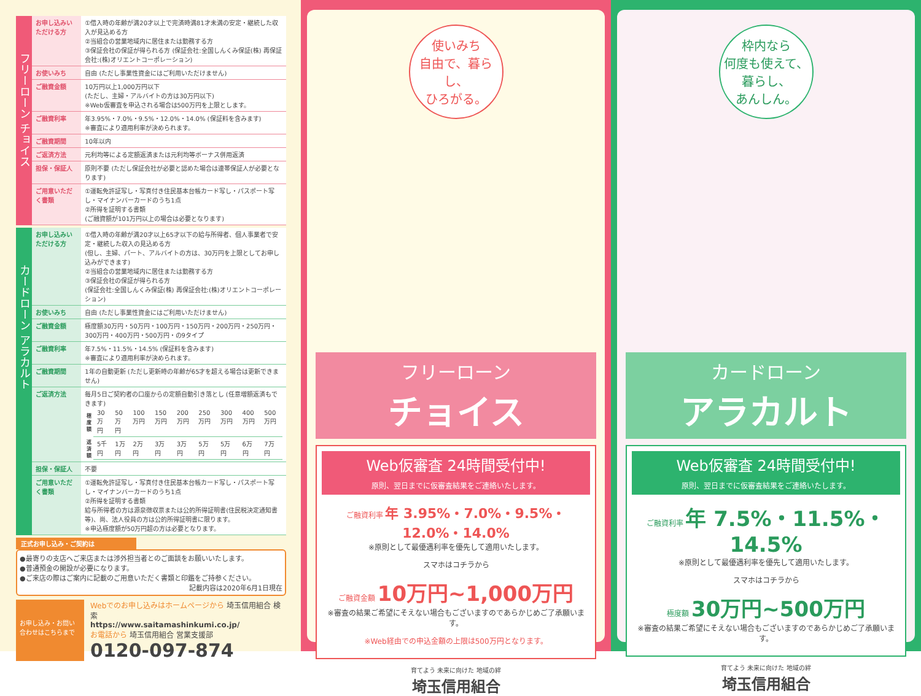フリーローン チョイス
| お申し込みいただける方 | ①借入時の年齢が満20才以上で完済時満81才未満の安定・継続した収入が見込める方 ②当組合の営業地域内に居住または勤務する方 ③保証会社の保証が得られる方 (保証会社:全国しんくみ保証(株) 再保証会社:(株)オリエントコーポレーション) |
| お使いみち | 自由 (ただし事業性資金にはご利用いただけません) |
| ご融資金額 | 10万円以上1,000万円以下 (ただし、主婦・アルバイトの方は30万円以下) ※Web仮審査を申込される場合は500万円を上限とします。 |
| ご融資利率 | 年3.95%・7.0%・9.5%・12.0%・14.0% (保証料を含みます) ※審査により適用利率が決められます。 |
| ご融資期間 | 10年以内 |
| ご返済方法 | 元利均等による定額返済または元利均等ボーナス併用返済 |
| 担保・保証人 | 原則不要 (ただし保証会社が必要と認めた場合は連帯保証人が必要となります) |
| ご用意いただく書類 | ①運転免許証写し・写真付き住民基本台帳カード写し・パスポート写し・マイナンバーカードのうち1点 ②所得を証明する書類 (ご融資額が101万円以上の場合は必要となります) |
カードローン アラカルト
| お申し込みいただける方 | ①借入時の年齢が満20才以上65才以下の給与所得者、個人事業者で安定・継続した収入の見込める方 (但し、主婦、パート、アルバイトの方は、30万円を上限としてお申し込みができます) ②当組合の営業地域内に居住または勤務する方 ③保証会社の保証が得られる方 (保証会社:全国しんくみ保証(株) 再保証会社:(株)オリエントコーポレーション) |
| お使いみち | 自由 (ただし事業性資金にはご利用いただけません) |
| ご融資金額 | 極度額30万円・50万円・100万円・150万円・200万円・250万円・300万円・400万円・500万円・の9タイプ |
| ご融資利率 | 年7.5%・11.5%・14.5% (保証料を含みます) ※審査により適用利率が決められます。 |
| ご融資期間 | 1年の自動更新 (ただし更新時の年齢が65才を超える場合は更新できません) |
| ご返済方法 | 毎月5日ご契約者の口座からの定額自動引き落とし (任意増額返済もできます) / 極度額 / 30万円 / 50万円 / 100万円 / 150万円 / 200万円 / 250万円 / 300万円 / 400万円 / 500万円 / / 返済額 / 5千円 / 1万円 / 2万円 / 3万円 / 3万円 / 5万円 / 5万円 / 6万円 / 7万円 / |
| 担保・保証人 | 不要 |
| ご用意いただく書類 | ①運転免許証写し・写真付き住民基本台帳カード写し・パスポート写し・マイナンバーカードのうち1点 ②所得を証明する書類 給与所得者の方は源泉徴収票または公的所得証明書(住民税決定通知書等)、尚、法人役員の方は公的所得証明書に限ります。 ※申込極度額が50万円超の方は必要となります。 |
正式お申し込み・ご契約は
●最寄りの支店へご来店または渉外担当者とのご面談をお願いいたします。
●普通預金の開設が必要になります。
●ご来店の際はご案内に記載のご用意いただく書類と印鑑をご持参ください。
記載内容は2020年6月1日現在
お申し込み・お問い合わせはこちらまで
Webでのお申し込みはホームページから 埼玉信用組合 検索
https://www.saitamashinkumi.co.jp/
お電話から 埼玉信用組合 営業支援部
0120-097-874
使いみち
自由で、暮らし、
ひろがる。
フリーローン
チョイス
Web仮審査 24時間受付中!
原則、翌日までに仮審査結果をご連絡いたします。
ご融資利率 年 3.95%・7.0%・9.5%・12.0%・14.0%
※原則として最優遇利率を優先して適用いたします。
スマホはコチラから
ご融資金額 10万円~1,000万円
※審査の結果ご希望にそえない場合もございますのであらかじめご了承願います。
※Web経由での申込金額の上限は500万円となります。
育てよう 未来に向けた 地域の絆
埼玉信用組合
枠内なら
何度も使えて、
暮らし、
あんしん。
カードローン
アラカルト
Web仮審査 24時間受付中!
原則、翌日までに仮審査結果をご連絡いたします。
ご融資利率 年 7.5%・11.5%・14.5%
※原則として最優遇利率を優先して適用いたします。
スマホはコチラから
極度額 30万円~500万円
※審査の結果ご希望にそえない場合もございますのであらかじめご了承願います。
育てよう 未来に向けた 地域の絆
埼玉信用組合